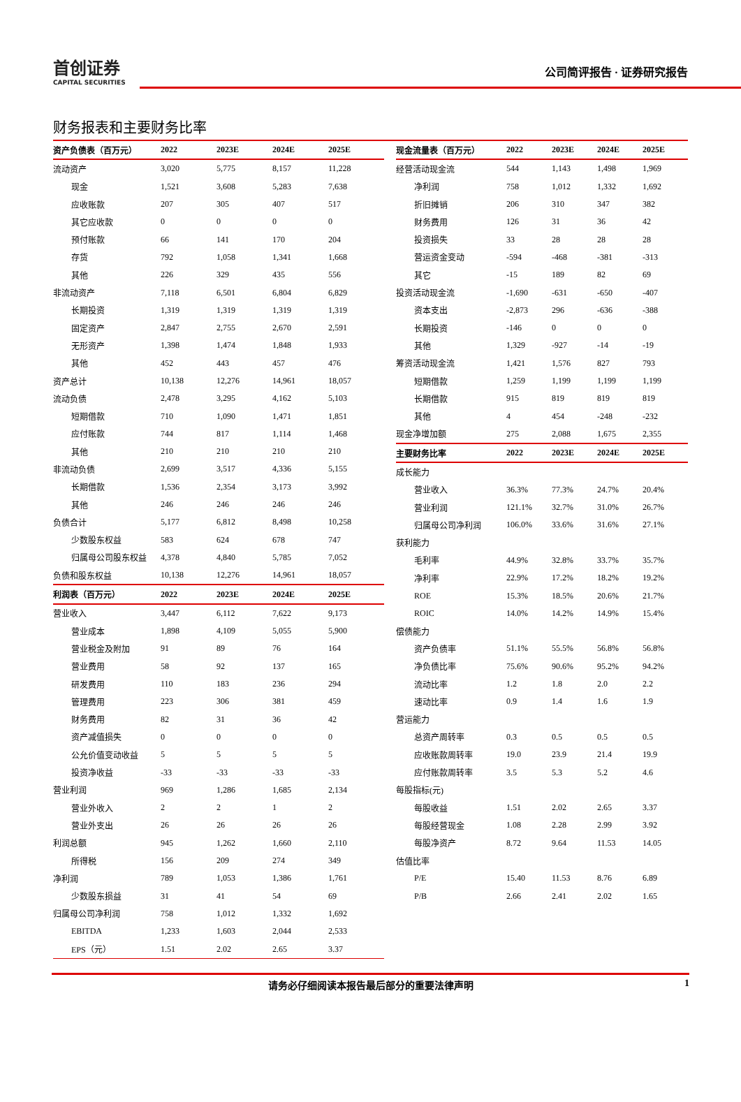首创证券
CAPITAL SECURITIES
公司简评报告 · 证券研究报告
财务报表和主要财务比率
| 资产负债表（百万元） | 2022 | 2023E | 2024E | 2025E |
| --- | --- | --- | --- | --- |
| 流动资产 | 3,020 | 5,775 | 8,157 | 11,228 |
| 现金 | 1,521 | 3,608 | 5,283 | 7,638 |
| 应收账款 | 207 | 305 | 407 | 517 |
| 其它应收款 | 0 | 0 | 0 | 0 |
| 预付账款 | 66 | 141 | 170 | 204 |
| 存货 | 792 | 1,058 | 1,341 | 1,668 |
| 其他 | 226 | 329 | 435 | 556 |
| 非流动资产 | 7,118 | 6,501 | 6,804 | 6,829 |
| 长期投资 | 1,319 | 1,319 | 1,319 | 1,319 |
| 固定资产 | 2,847 | 2,755 | 2,670 | 2,591 |
| 无形资产 | 1,398 | 1,474 | 1,848 | 1,933 |
| 其他 | 452 | 443 | 457 | 476 |
| 资产总计 | 10,138 | 12,276 | 14,961 | 18,057 |
| 流动负债 | 2,478 | 3,295 | 4,162 | 5,103 |
| 短期借款 | 710 | 1,090 | 1,471 | 1,851 |
| 应付账款 | 744 | 817 | 1,114 | 1,468 |
| 其他 | 210 | 210 | 210 | 210 |
| 非流动负债 | 2,699 | 3,517 | 4,336 | 5,155 |
| 长期借款 | 1,536 | 2,354 | 3,173 | 3,992 |
| 其他 | 246 | 246 | 246 | 246 |
| 负债合计 | 5,177 | 6,812 | 8,498 | 10,258 |
| 少数股东权益 | 583 | 624 | 678 | 747 |
| 归属母公司股东权益 | 4,378 | 4,840 | 5,785 | 7,052 |
| 负债和股东权益 | 10,138 | 12,276 | 14,961 | 18,057 |
| 利润表（百万元） | 2022 | 2023E | 2024E | 2025E |
| 营业收入 | 3,447 | 6,112 | 7,622 | 9,173 |
| 营业成本 | 1,898 | 4,109 | 5,055 | 5,900 |
| 营业税金及附加 | 91 | 89 | 76 | 164 |
| 营业费用 | 58 | 92 | 137 | 165 |
| 研发费用 | 110 | 183 | 236 | 294 |
| 管理费用 | 223 | 306 | 381 | 459 |
| 财务费用 | 82 | 31 | 36 | 42 |
| 资产减值损失 | 0 | 0 | 0 | 0 |
| 公允价值变动收益 | 5 | 5 | 5 | 5 |
| 投资净收益 | -33 | -33 | -33 | -33 |
| 营业利润 | 969 | 1,286 | 1,685 | 2,134 |
| 营业外收入 | 2 | 2 | 1 | 2 |
| 营业外支出 | 26 | 26 | 26 | 26 |
| 利润总额 | 945 | 1,262 | 1,660 | 2,110 |
| 所得税 | 156 | 209 | 274 | 349 |
| 净利润 | 789 | 1,053 | 1,386 | 1,761 |
| 少数股东损益 | 31 | 41 | 54 | 69 |
| 归属母公司净利润 | 758 | 1,012 | 1,332 | 1,692 |
| EBITDA | 1,233 | 1,603 | 2,044 | 2,533 |
| EPS（元） | 1.51 | 2.02 | 2.65 | 3.37 |
| 现金流量表（百万元） | 2022 | 2023E | 2024E | 2025E |
| --- | --- | --- | --- | --- |
| 经营活动现金流 | 544 | 1,143 | 1,498 | 1,969 |
| 净利润 | 758 | 1,012 | 1,332 | 1,692 |
| 折旧摊销 | 206 | 310 | 347 | 382 |
| 财务费用 | 126 | 31 | 36 | 42 |
| 投资损失 | 33 | 28 | 28 | 28 |
| 营运资金变动 | -594 | -468 | -381 | -313 |
| 其它 | -15 | 189 | 82 | 69 |
| 投资活动现金流 | -1,690 | -631 | -650 | -407 |
| 资本支出 | -2,873 | 296 | -636 | -388 |
| 长期投资 | -146 | 0 | 0 | 0 |
| 其他 | 1,329 | -927 | -14 | -19 |
| 筹资活动现金流 | 1,421 | 1,576 | 827 | 793 |
| 短期借款 | 1,259 | 1,199 | 1,199 | 1,199 |
| 长期借款 | 915 | 819 | 819 | 819 |
| 其他 | 4 | 454 | -248 | -232 |
| 现金净增加额 | 275 | 2,088 | 1,675 | 2,355 |
| 主要财务比率 | 2022 | 2023E | 2024E | 2025E |
| 成长能力 | | | | |
| 营业收入 | 36.3% | 77.3% | 24.7% | 20.4% |
| 营业利润 | 121.1% | 32.7% | 31.0% | 26.7% |
| 归属母公司净利润 | 106.0% | 33.6% | 31.6% | 27.1% |
| 获利能力 | | | | |
| 毛利率 | 44.9% | 32.8% | 33.7% | 35.7% |
| 净利率 | 22.9% | 17.2% | 18.2% | 19.2% |
| ROE | 15.3% | 18.5% | 20.6% | 21.7% |
| ROIC | 14.0% | 14.2% | 14.9% | 15.4% |
| 偿债能力 | | | | |
| 资产负债率 | 51.1% | 55.5% | 56.8% | 56.8% |
| 净负债比率 | 75.6% | 90.6% | 95.2% | 94.2% |
| 流动比率 | 1.2 | 1.8 | 2.0 | 2.2 |
| 速动比率 | 0.9 | 1.4 | 1.6 | 1.9 |
| 营运能力 | | | | |
| 总资产周转率 | 0.3 | 0.5 | 0.5 | 0.5 |
| 应收账款周转率 | 19.0 | 23.9 | 21.4 | 19.9 |
| 应付账款周转率 | 3.5 | 5.3 | 5.2 | 4.6 |
| 每股指标(元) | | | | |
| 每股收益 | 1.51 | 2.02 | 2.65 | 3.37 |
| 每股经营现金 | 1.08 | 2.28 | 2.99 | 3.92 |
| 每股净资产 | 8.72 | 9.64 | 11.53 | 14.05 |
| 估值比率 | | | | |
| P/E | 15.40 | 11.53 | 8.76 | 6.89 |
| P/B | 2.66 | 2.41 | 2.02 | 1.65 |
请务必仔细阅读本报告最后部分的重要法律声明 1